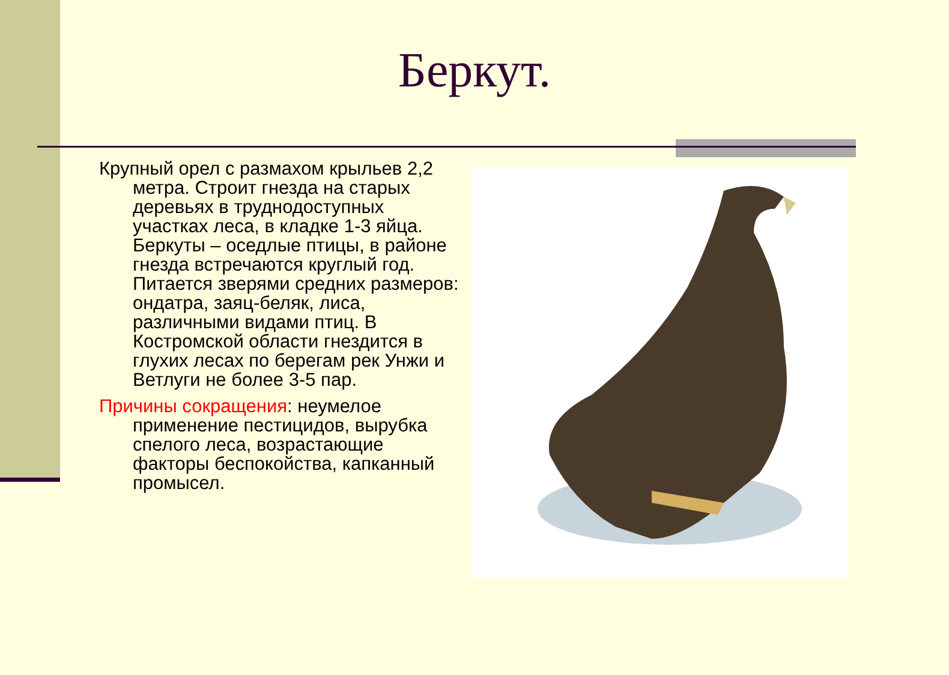Беркут.
Крупный орел с размахом крыльев 2,2 метра. Строит гнезда на старых деревьях в труднодоступных участках леса, в кладке 1-3 яйца. Беркуты – оседлые птицы, в районе гнезда встречаются круглый год. Питается зверями средних размеров: ондатра, заяц-беляк, лиса, различными видами птиц. В Костромской области гнездится в глухих лесах по берегам рек Унжи и Ветлуги не более 3-5 пар.
Причины сокращения: неумелое применение пестицидов, вырубка спелого леса, возрастающие факторы беспокойства, капканный промысел.